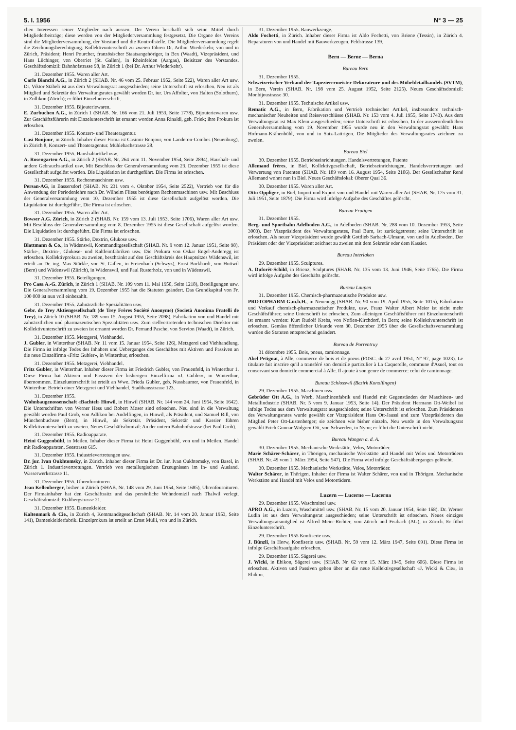5. I. 1956 N° 3 — 25
chen Interessen seiner Mitglieder nach aussen. Der Verein beschafft sich seine Mittel durch Mitgliederbeiträge; diese werden von der Mitgliederversammlung festgesetzt. Die Organe des Vereins sind die Mitgliederversammlung, der Vorstand und die Kontrollstelle. Die Mitgliederversammlung regelt die Zeichnungsberechtigung. Kollektivunterschrift zu zweien führen Dr. Arthur Wiederkehr, von und in Zürich, Präsident; Henri Pourcher, französischer Staatsangehöriger, in Bex (Waadt), Vizepräsident, und Hans Lüchinger, von Oberriet (St. Gallen), in Rheinfelden (Aargau), Beisitzer des Vorstandes. Geschäftsdomizil: Bahnhofstrasse 98, in Zürich 1 (bei Dr. Arthur Wiederkehr).
31. Dezember 1955. Waren aller Art.
Carlo Bianchi A.G., in Zürich 2 (SHAB. Nr. 46 vom 25. Februar 1952, Seite 522), Waren aller Art usw. Dr. Viktor Stäheli ist aus dem Verwaltungsrat ausgeschieden; seine Unterschrift ist erloschen. Neu ist als Mitglied und Sekretär des Verwaltungsrates gewählt worden Dr. iur. Urs Affolter, von Halten (Solothurn), in Zollikon (Zürich); er führt Einzelunterschrift.
31. Dezember 1955. Bijouteriewaren.
E. Zurbuchen A.G., in Zürich 1 (SHAB. Nr. 166 vom 21. Juli 1953, Seite 1778), Bijouteriewaren usw. Zur Geschäftsführerin mit Einzelunterschrift ist ernannt worden Anna Rinaldi, geb. Friek; ihre Prokura ist erloschen.
31. Dezember 1955. Konzert- und Theateragentur.
Casi Bonjour, in Zürich. Inhaber dieser Firma ist Casimir Bonjour, von Landeron-Combes (Neuenburg), in Zürich 8, Konzert- und Theateragentur. Mühlebachstrasse 28.
31. Dezember 1955. Haushaltartikel usw.
A. Rosengarten A.G., in Zürich 2 (SHAB. Nr. 264 vom 11. November 1954, Seite 2894), Haushalt- und andere Gebrauchsartikel usw. Mit Beschluss der Generalversammlung vom 23. Dezember 1955 ist diese Gesellschaft aufgelöst worden. Die Liquidation ist durchgeführt. Die Firma ist erloschen.
31. Dezember 1955. Rechenmaschinen usw.
Persan-AG, in Bassersdorf (SHAB. Nr. 231 vom 4. Oktober 1954, Seite 2522), Vertrieb von für die Anwendung der Periodenlehre nach Dr. Wilhelm Fliess benötigten Rechenmaschinen usw. Mit Beschluss der Generalversammlung vom 10. Dezember 1955 ist diese Gesellschaft aufgelöst worden. Die Liquidation ist durchgeführt. Die Firma ist erloschen.
31. Dezember 1955. Waren aller Art.
Bowser A.G. Zürich, in Zürich 2 (SHAB. Nr. 159 vom 13. Juli 1953, Seite 1706), Waren aller Art usw. Mit Beschluss der Generalversammlung vom 8. Dezember 1955 ist diese Gesellschaft aufgelöst worden. Die Liquidation ist durchgeführt. Die Firma ist erloschen.
31. Dezember 1955. Stärke, Dextrin, Glukose usw.
Blattmann & Co., in Wädenswil, Kommanditgesellschaft (SHAB. Nr. 9 vom 12. Januar 1951, Seite 98), Stärke-, Dextrin-, Glukose- und Kaltleimfabriken usw. Die Prokura von Oskar Engel-Anderegg ist erloschen. Kollektivprokura zu zweien, beschränkt auf den Geschäftskreis des Hauptsitzes Wädenswil, ist erteilt an Dr. ing. Max Stärkle, von St. Gallen, in Freienbach (Schwyz), Ernst Burkhardt, von Huttwil (Bern) und Wädenswil (Zürich), in Wädenswil, und Paul Rusterholz, von und in Wädenswil.
31. Dezember 1955. Beteiligungen.
Pro Casa A.-G. Zürich, in Zürich 1 (SHAB. Nr. 109 vom 11. Mai 1950, Seite 1218), Beteiligungen usw. Die Generalversammlung vom 19. Dezember 1955 hat die Statuten geändert. Das Grundkapital von Fr. 100 000 ist nun voll einbezahlt.
31. Dezember 1955. Zahnärztliche Spezialitäten usw.
Gebr. de Trey Aktiengesellschaft (de Trey Frères Société Anonyme) (Società Anonima Fratelli de Trey), in Zürich 10 (SHAB. Nr. 189 vom 15. August 1955, Seite 2098), Fabrikation von und Handel mit zahnärztlichen und pharmazeutischen Spezialitäten usw. Zum stellvertretenden technischen Direktor mit Kollektivunterschrift zu zweien ist ernannt worden Dr. Fernand Pasche, von Servion (Waadt), in Zürich.
31. Dezember 1955. Metzgerei, Viehhandel.
J. Gubler, in Winterthur (SHAB. Nr. 11 vom 15. Januar 1954, Seite 126), Metzgerei und Viehhandlung. Die Firma ist infolge Todes des Inhabers und Ueberganges des Geschäftes mit Aktiven und Passiven an die neue Einzelfirma «Fritz Gubler», in Winterthur, erloschen.
31. Dezember 1955. Metzgerei, Viehhandel.
Fritz Gubler, in Winterthur. Inhaber dieser Firma ist Friedrich Gubler, von Frauenfeld, in Winterthur 1. Diese Firma hat Aktiven und Passiven der bisherigen Einzelfirma «J. Gubler», in Winterthur, übernommen. Einzelunterschrift ist erteilt an Wwe. Frieda Gubler, geb. Nussbaumer, von Frauenfeld, in Winterthur. Betrieb einer Metzgerei und Viehhandel. Stadthausstrasse 123.
31. Dezember 1955.
Wohnbaugenossenschaft «Bachtel» Hinwil, in Hinwil (SHAB. Nr. 144 vom 24. Juni 1954, Seite 1642). Die Unterschriften von Werner Hess und Robert Moser sind erloschen. Neu sind in die Verwaltung gewählt worden Paul Grob, von Adlikon bei Andelfingen, in Hinwil, als Präsident, und Samuel Bill, von Münchenbuchsee (Bern), in Hinwil, als Sekretär. Präsident, Sekretär und Kassier führen Kollektivunterschrift zu zweien. Neues Geschäftsdomizil: An der untern Bahnhofstrasse (bei Paul Grob).
31. Dezember 1955. Radioapparate.
Heini Guggenbühl, in Meilen. Inhaber dieser Firma ist Heini Guggenbühl, von und in Meilen. Handel mit Radioapparaten. Seestrasse 615.
31. Dezember 1955. Industrievertretungen usw.
Dr. jur. Ivan Oukhtomsky, in Zürich. Inhaber dieser Firma ist Dr. iur. Ivan Oukhtomsky, von Basel, in Zürich 1. Industrievertretungen. Vertrieb von metallurgischen Erzeugnissen im In- und Ausland. Wasserwerkstrasse 11.
31. Dezember 1955. Uhrenfurnituren.
Jean Kellenberger, bisher in Zürich (SHAB. Nr. 148 vom 29. Juni 1954, Seite 1685), Uhrenfournituren. Der Firmainhaber hat den Geschäftssitz und das persönliche Wohndomizil nach Thalwil verlegt. Geschäftsdomizil: Etzlibergstrasse 21.
31. Dezember 1955. Damenkleider.
Kaltenmark & Cie., in Zürich 4, Kommanditgesellschaft (SHAB. Nr. 14 vom 20. Januar 1953, Seite 141), Damenkleiderfabrik. Einzelprokura ist erteilt an Ernst Mülli, von und in Zürich.
31. Dezember 1955. Bauwerkzeuge.
Aldo Fochetti, in Zürich. Inhaber dieser Firma ist Aldo Fochetti, von Brione (Tessin), in Zürich 4. Reparaturen von und Handel mit Bauwerkzeugen. Feldstrasse 139.
Bern — Berne — Berna
Bureau Bern
31. Dezember 1955.
Schweizerischer Verband der Tapezierermeister-Dekorateure und des Möbeldetailhandels (SVTM), in Bern, Verein (SHAB. Nr. 198 vom 25. August 1952, Seite 2125). Neues Geschäftsdomizil: Monbijoustrasse 30.
31. Dezember 1955. Technische Artikel usw.
Rematic A.G., in Bern, Fabrikation und Vertrieb technischer Artikel, insbesondere technisch-mechanischer Neuheiten und Reissverschlüsse (SHAB. Nr. 153 vom 4. Juli 1955, Seite 1743). Aus dem Verwaltungsrat ist Max Klein ausgeschieden; seine Unterschrift ist erloschen. In der ausserordentlichen Generalversammlung vom 19. November 1955 wurde neu in den Verwaltungsrat gewählt: Hans Hofmann-Krähenbühl, von und in Sutz-Lattrigen. Die Mitglieder des Verwaltungsrates zeichnen zu zweien.
Bureau Biel
30. Dezember 1955. Betriebseinrichtungen, Handelsvertretungen, Patente
Allemand frères, in Biel, Kollektivgesellschaft, Betriebseinrichtungen, Handelsvertretungen und Verwertung von Patenten (SHAB. Nr. 189 vom 16. August 1954, Seite 2106). Der Gesellschafter René Allemand wohnt nun in Biel. Neues Geschäftslokal: Oberer Quai 36.
30. Dezember 1955. Waren aller Art.
Otto Oppliger, in Biel, Import und Export von und Handel mit Waren aller Art (SHAB. Nr. 175 vom 31. Juli 1951, Seite 1879). Die Firma wird infolge Aufgabe des Geschäftes gelöscht.
Bureau Frutigen
31. Dezember 1955.
Berg- und Sportbahn Adelboden A.G., in Adelboden (SHAB. Nr. 288 vom 10. Dezember 1953, Seite 3003). Der Vizepräsident des Verwaltungsrates, Paul Burn, ist zurückgetreten; seine Unterschrift ist erloschen. Als neuer Vizepräsident wurde gewählt Gottlieb Sarbach-Ulmann, von und in Adelboden. Der Präsident oder der Vizepräsident zeichnet zu zweien mit dem Sekretär oder dem Kassier.
Bureau Interlaken
29. Dezember 1955. Sculptures.
A. Duforêt-Schild, in Brienz, Sculptures (SHAB. Nr. 135 vom 13. Juni 1946, Seite 1765). Die Firma wird infolge Aufgabe des Geschäfts gelöscht.
Bureau Laupen
31. Dezember 1955. Chemisch-pharmazeutische Produkte usw.
PROTOPHARM G.m.b.H., in Neuenegg (SHAB. Nr. 90 vom 19. April 1955, Seite 1015), Fabrikation und Verkauf chemisch-pharmazeutischer Produkte, usw. Franz Walter Albert Meier ist nicht mehr Geschäftsführer; seine Unterschrift ist erloschen. Zum alleinigen Geschäftsführer mit Einzelunterschrift ist ernannt worden: Kurt Rudolf Krebs, von Noflen-Kirchdorf, in Bern; seine Kollektivunterschrift ist erloschen. Gemäss öffentlicher Urkunde vom 30. Dezember 1955 über die Gesellschaftsversammlung wurden die Statuten entsprechend geändert.
Bureau de Porrentruy
31 décembre 1955. Bois, pneus, camionnage.
Abel Petignat, à Alle, commerce de bois et de pneus (FOSC. du 27 avril 1951, N° 97, page 1023). Le titulaire fait inscrire qu'il a transféré son domicile particulier à La Caquerelle, commune d'Asuel, tout en conservant son domicile commercial à Alle. Il ajoute à son genre de commerce: celui de camionnage.
Bureau Schlosswil (Bezirk Konolfingen)
29. Dezember 1955. Maschinen usw.
Gebrüder Ott A.G., in Worb, Maschinenfabrik und Handel mit Gegenständen der Maschinen- und Metallindustrie (SHAB. Nr. 5 vom 9. Januar 1953, Seite 14). Der Präsident Hermann Ott-Weibel ist infolge Todes aus dem Verwaltungsrat ausgeschieden; seine Unterschrift ist erloschen. Zum Präsidenten des Verwaltungsrates wurde gewählt der Vizepräsident Hans Ott-Jaussi und zum Vizepräsidenten das Mitglied Peter Ott-Lustenberger; sie zeichnen wie bisher einzeln. Neu wurde in den Verwaltungsrat gewählt Erich Gunnar Widgren-Ott, von Schweden, in Nyon; er führt die Unterschrift nicht.
Bureau Wangen a. d. A.
30. Dezember 1955. Mechanische Werkstätte, Velos, Motorräder.
Marie Schärer-Schärer, in Thörigen, mechanische Werkstätte und Handel mit Velos und Motorrädern (SHAB. Nr. 49 vom 1. März 1954, Seite 547). Die Firma wird infolge Geschäftsüberganges gelöscht.
30. Dezember 1955. Mechanische Werkstätte, Velos, Motorräder.
Walter Schärer, in Thörigen. Inhaber der Firma ist Walter Schärer, von und in Thörigen. Mechanische Werkstätte und Handel mit Velos und Motorrädern.
Luzern — Lucerne — Lucerna
29. Dezember 1955. Waschmittel usw.
APRO A.G., in Luzern, Waschmittel usw. (SHAB. Nr. 15 vom 20. Januar 1954, Seite 168). Dr. Werner Ludin ist aus dem Verwaltungsrat ausgeschieden; seine Unterschrift ist erloschen. Neues einziges Verwaltungsratsmitglied ist Alfred Meier-Richter, von Zürich und Fisibach (AG), in Zürich. Er führt Einzelunterschrift.
29. Dezember 1955 Konfiserie usw.
J. Bünzli, in Horw, Konfiserie usw. (SHAB. Nr. 59 vom 12. März 1947, Seite 691). Diese Firma ist infolge Geschäftsaufgabe erloschen.
29. Dezember 1955. Sägerei usw.
J. Wicki, in Ebikon, Sägerei usw. (SHAB. Nr. 62 vom 15. März 1945, Seite 606). Diese Firma ist erloschen. Aktiven und Passiven gehen über an die neue Kollektivgesellschaft «J. Wicki & Cie», in Ebikon.